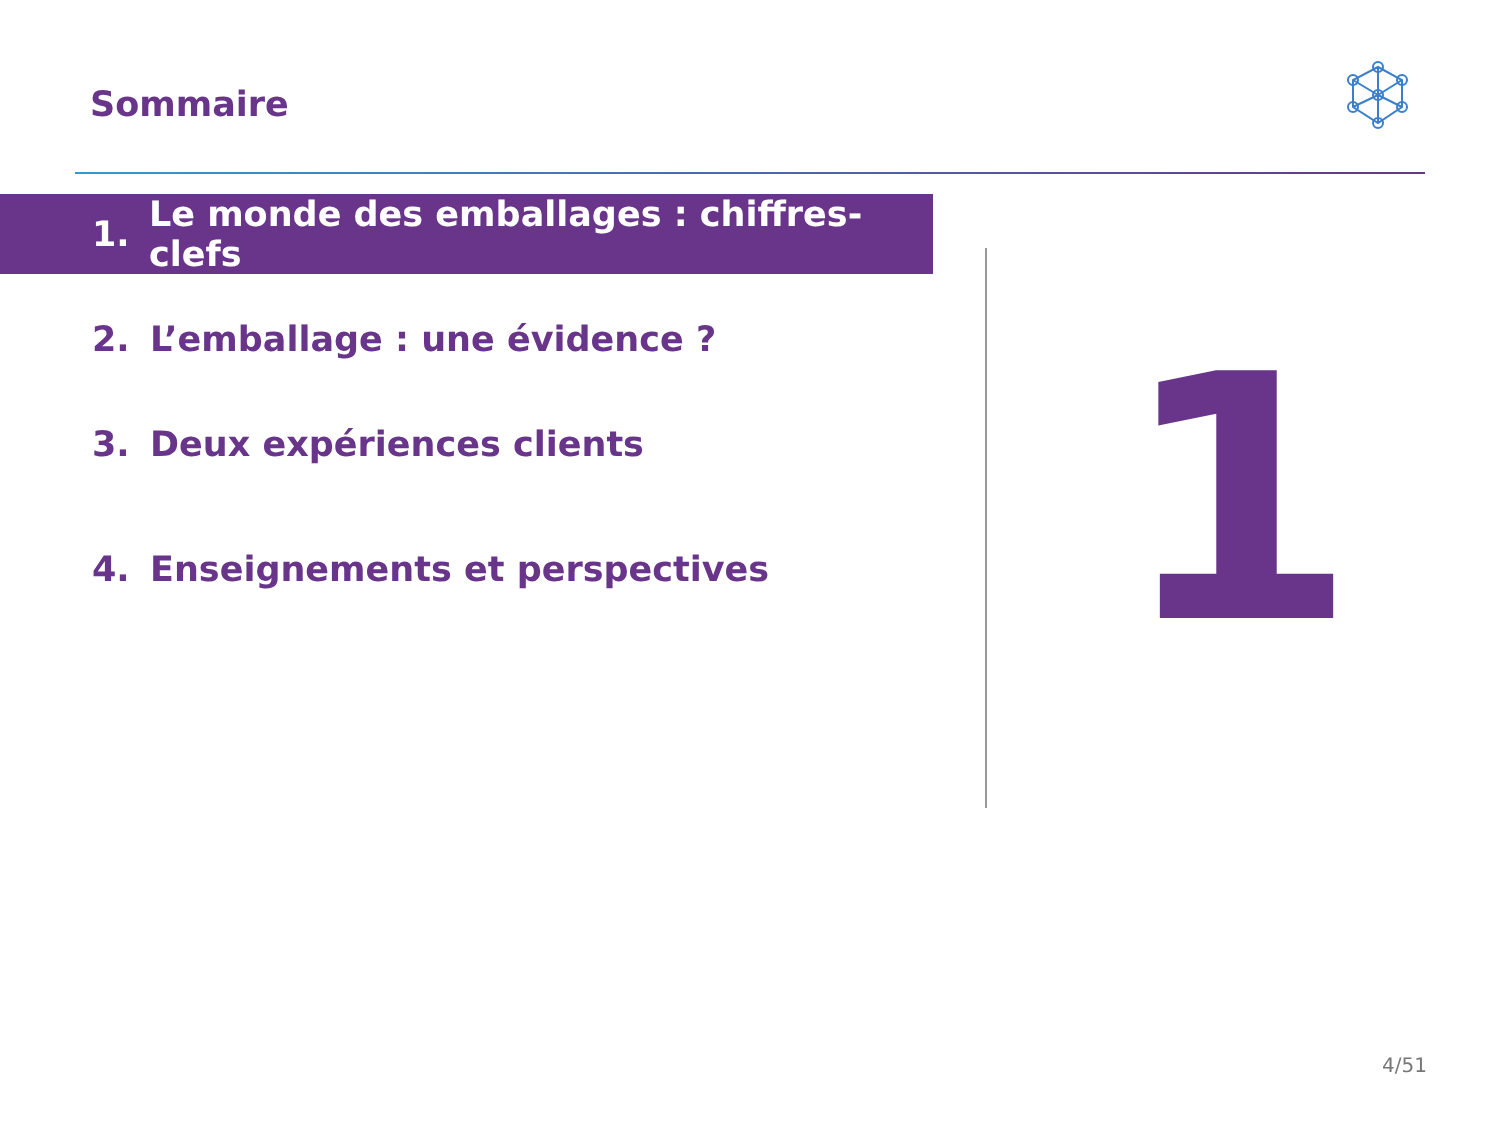Sommaire
1. Le monde des emballages : chiffres-clefs
2. L’emballage : une évidence ?
3. Deux expériences clients
4. Enseignements et perspectives
1
4/51